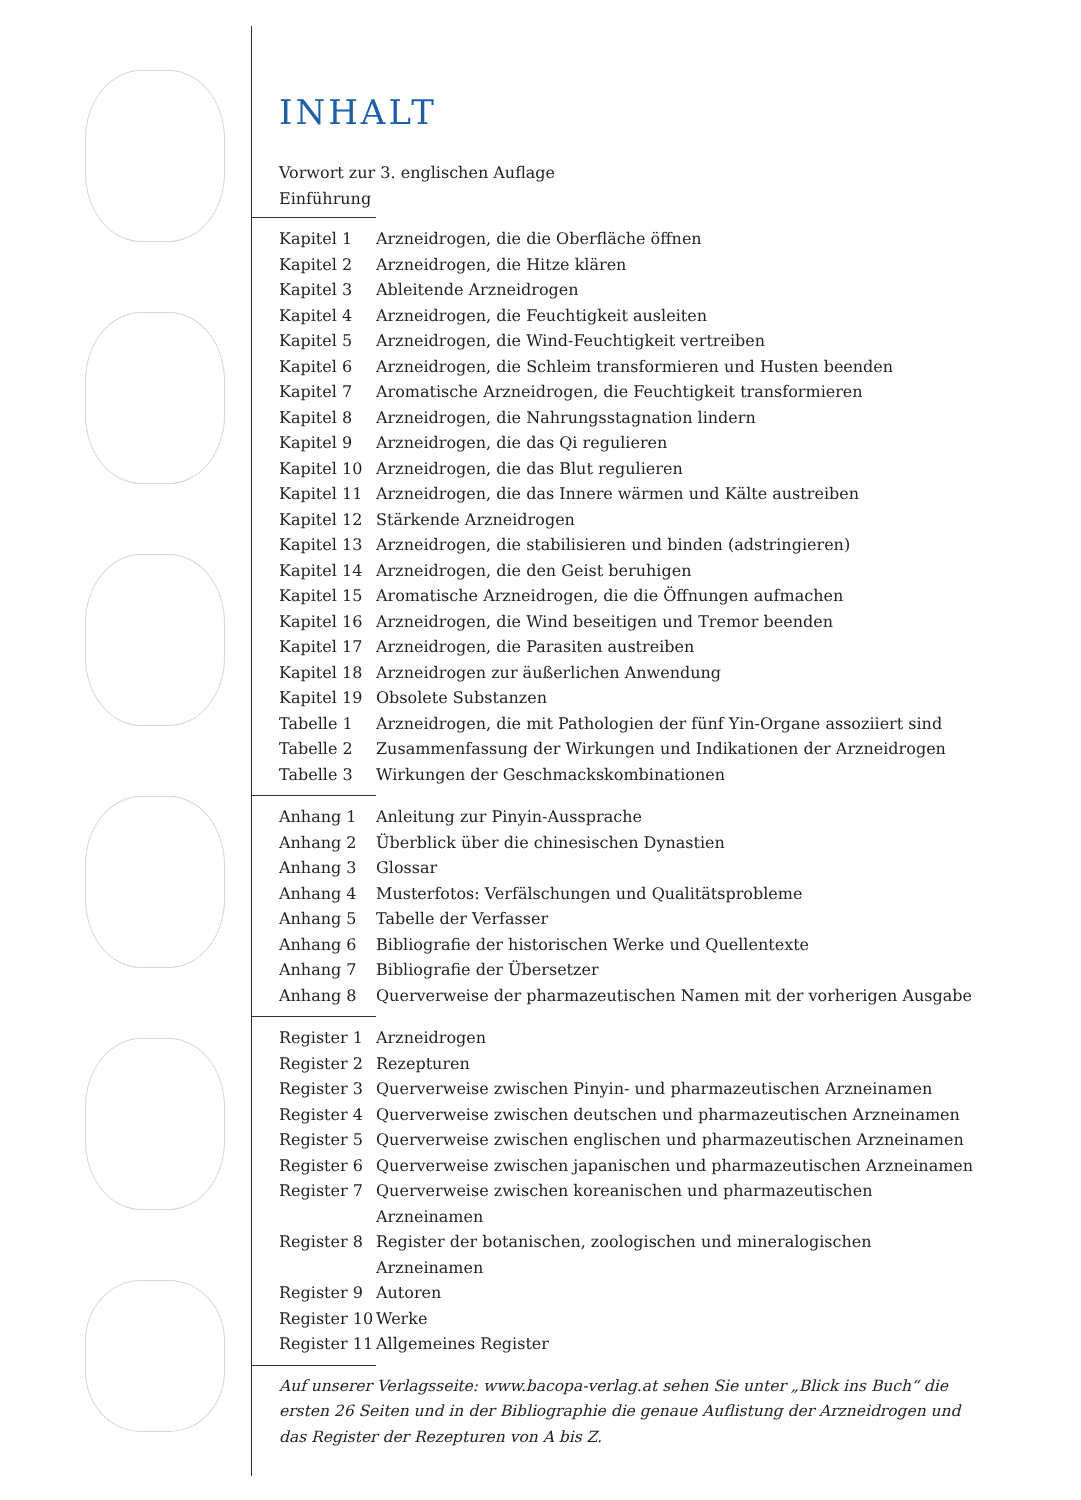INHALT
Vorwort zur 3. englischen Auflage
Einführung
| Kapitel 1 | Arzneidrogen, die die Oberfläche öffnen |
| Kapitel 2 | Arzneidrogen, die Hitze klären |
| Kapitel 3 | Ableitende Arzneidrogen |
| Kapitel 4 | Arzneidrogen, die Feuchtigkeit ausleiten |
| Kapitel 5 | Arzneidrogen, die Wind-Feuchtigkeit vertreiben |
| Kapitel 6 | Arzneidrogen, die Schleim transformieren und Husten beenden |
| Kapitel 7 | Aromatische Arzneidrogen, die Feuchtigkeit transformieren |
| Kapitel 8 | Arzneidrogen, die Nahrungsstagnation lindern |
| Kapitel 9 | Arzneidrogen, die das Qi regulieren |
| Kapitel 10 | Arzneidrogen, die das Blut regulieren |
| Kapitel 11 | Arzneidrogen, die das Innere wärmen und Kälte austreiben |
| Kapitel 12 | Stärkende Arzneidrogen |
| Kapitel 13 | Arzneidrogen, die stabilisieren und binden (adstringieren) |
| Kapitel 14 | Arzneidrogen, die den Geist beruhigen |
| Kapitel 15 | Aromatische Arzneidrogen, die die Öffnungen aufmachen |
| Kapitel 16 | Arzneidrogen, die Wind beseitigen und Tremor beenden |
| Kapitel 17 | Arzneidrogen, die Parasiten austreiben |
| Kapitel 18 | Arzneidrogen zur äußerlichen Anwendung |
| Kapitel 19 | Obsolete Substanzen |
| Tabelle 1 | Arzneidrogen, die mit Pathologien der fünf Yin-Organe assoziiert sind |
| Tabelle 2 | Zusammenfassung der Wirkungen und Indikationen der Arzneidrogen |
| Tabelle 3 | Wirkungen der Geschmackskombinationen |
| Anhang 1 | Anleitung zur Pinyin-Aussprache |
| Anhang 2 | Überblick über die chinesischen Dynastien |
| Anhang 3 | Glossar |
| Anhang 4 | Musterfotos: Verfälschungen und Qualitätsprobleme |
| Anhang 5 | Tabelle der Verfasser |
| Anhang 6 | Bibliografie der historischen Werke und Quellentexte |
| Anhang 7 | Bibliografie der Übersetzer |
| Anhang 8 | Querverweise der pharmazeutischen Namen mit der vorherigen Ausgabe |
| Register 1 | Arzneidrogen |
| Register 2 | Rezepturen |
| Register 3 | Querverweise zwischen Pinyin- und pharmazeutischen Arzneinamen |
| Register 4 | Querverweise zwischen deutschen und pharmazeutischen Arzneinamen |
| Register 5 | Querverweise zwischen englischen und pharmazeutischen Arzneinamen |
| Register 6 | Querverweise zwischen japanischen und pharmazeutischen Arzneinamen |
| Register 7 | Querverweise zwischen koreanischen und pharmazeutischen Arzneinamen |
| Register 8 | Register der botanischen, zoologischen und mineralogischen Arzneinamen |
| Register 9 | Autoren |
| Register 10 | Werke |
| Register 11 | Allgemeines Register |
Auf unserer Verlagsseite: www.bacopa-verlag.at sehen Sie unter „Blick ins Buch“ die ersten 26 Seiten und in der Bibliographie die genaue Auflistung der Arzneidrogen und das Register der Rezepturen von A bis Z.